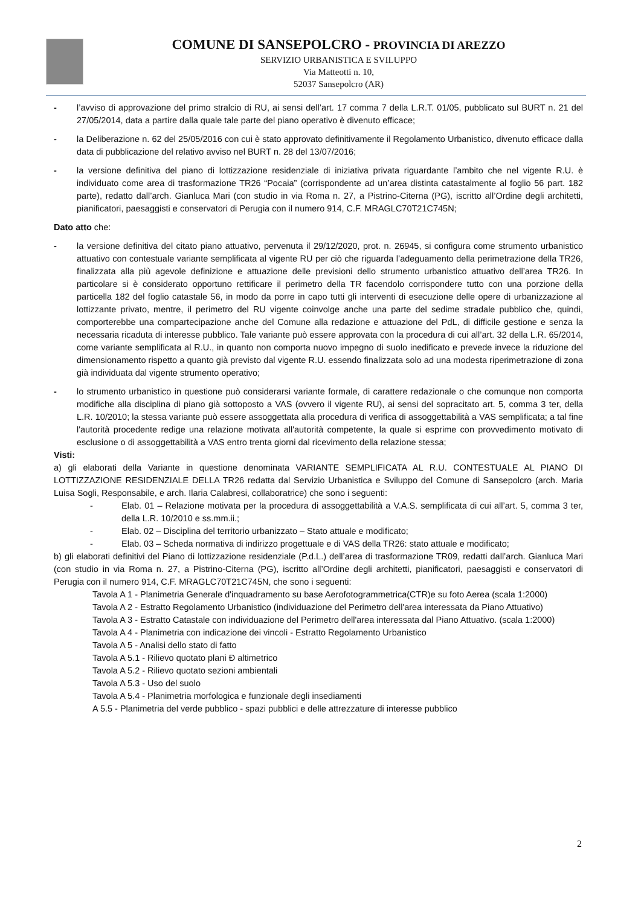COMUNE DI SANSEPOLCRO - PROVINCIA DI AREZZO
SERVIZIO URBANISTICA E SVILUPPO
Via Matteotti n. 10,
52037 Sansepolcro (AR)
- l’avviso di approvazione del primo stralcio di RU, ai sensi dell’art. 17 comma 7 della L.R.T. 01/05, pubblicato sul BURT n. 21 del 27/05/2014, data a partire dalla quale tale parte del piano operativo è divenuto efficace;
- la Deliberazione n. 62 del 25/05/2016 con cui è stato approvato definitivamente il Regolamento Urbanistico, divenuto efficace dalla data di pubblicazione del relativo avviso nel BURT n. 28 del 13/07/2016;
- la versione definitiva del piano di lottizzazione residenziale di iniziativa privata riguardante l’ambito che nel vigente R.U. è individuato come area di trasformazione TR26 “Pocaia” (corrispondente ad un’area distinta catastalmente al foglio 56 part. 182 parte), redatto dall’arch. Gianluca Mari (con studio in via Roma n. 27, a Pistrino-Citerna (PG), iscritto all’Ordine degli architetti, pianificatori, paesaggisti e conservatori di Perugia con il numero 914, C.F. MRAGLC70T21C745N;
Dato atto che:
- la versione definitiva del citato piano attuativo, pervenuta il 29/12/2020, prot. n. 26945, si configura come strumento urbanistico attuativo con contestuale variante semplificata al vigente RU per ciò che riguarda l’adeguamento della perimetrazione della TR26, finalizzata alla più agevole definizione e attuazione delle previsioni dello strumento urbanistico attuativo dell’area TR26. In particolare si è considerato opportuno rettificare il perimetro della TR facendolo corrispondere tutto con una porzione della particella 182 del foglio catastale 56, in modo da porre in capo tutti gli interventi di esecuzione delle opere di urbanizzazione al lottizzante privato, mentre, il perimetro del RU vigente coinvolge anche una parte del sedime stradale pubblico che, quindi, comporterebbe una compartecipazione anche del Comune alla redazione e attuazione del PdL, di difficile gestione e senza la necessaria ricaduta di interesse pubblico. Tale variante può essere approvata con la procedura di cui all’art. 32 della L.R. 65/2014, come variante semplificata al R.U., in quanto non comporta nuovo impegno di suolo inedificato e prevede invece la riduzione del dimensionamento rispetto a quanto già previsto dal vigente R.U. essendo finalizzata solo ad una modesta riperimetrazione di zona già individuata dal vigente strumento operativo;
- lo strumento urbanistico in questione può considerarsi variante formale, di carattere redazionale o che comunque non comporta modifiche alla disciplina di piano già sottoposto a VAS (ovvero il vigente RU), ai sensi del sopracitato art. 5, comma 3 ter, della L.R. 10/2010; la stessa variante può essere assoggettata alla procedura di verifica di assoggettabilità a VAS semplificata; a tal fine l'autorità procedente redige una relazione motivata all'autorità competente, la quale si esprime con provvedimento motivato di esclusione o di assoggettabilità a VAS entro trenta giorni dal ricevimento della relazione stessa;
Visti:
a) gli elaborati della Variante in questione denominata VARIANTE SEMPLIFICATA AL R.U. CONTESTUALE AL PIANO DI LOTTIZZAZIONE RESIDENZIALE DELLA TR26 redatta dal Servizio Urbanistica e Sviluppo del Comune di Sansepolcro (arch. Maria Luisa Sogli, Responsabile, e arch. Ilaria Calabresi, collaboratrice) che sono i seguenti:
- Elab. 01 – Relazione motivata per la procedura di assoggettabilità a V.A.S. semplificata di cui all’art. 5, comma 3 ter, della L.R. 10/2010 e ss.mm.ii.;
- Elab. 02 – Disciplina del territorio urbanizzato – Stato attuale e modificato;
- Elab. 03 – Scheda normativa di indirizzo progettuale e di VAS della TR26: stato attuale e modificato;
b) gli elaborati definitivi del Piano di lottizzazione residenziale (P.d.L.) dell’area di trasformazione TR09, redatti dall’arch. Gianluca Mari (con studio in via Roma n. 27, a Pistrino-Citerna (PG), iscritto all’Ordine degli architetti, pianificatori, paesaggisti e conservatori di Perugia con il numero 914, C.F. MRAGLC70T21C745N, che sono i seguenti:
Tavola A 1 - Planimetria Generale d'inquadramento su base Aerofotogrammetrica(CTR)e su foto Aerea (scala 1:2000)
Tavola A 2 - Estratto Regolamento Urbanistico (individuazione del Perimetro dell'area interessata da Piano Attuativo)
Tavola A 3 - Estratto Catastale con individuazione del Perimetro dell'area interessata dal Piano Attuativo. (scala 1:2000)
Tavola A 4 - Planimetria con indicazione dei vincoli - Estratto Regolamento Urbanistico
Tavola A 5 - Analisi dello stato di fatto
Tavola A 5.1 - Rilievo quotato plani Ð altimetrico
Tavola A 5.2 - Rilievo quotato sezioni ambientali
Tavola A 5.3 - Uso del suolo
Tavola A 5.4 - Planimetria morfologica e funzionale degli insediamenti
A 5.5 - Planimetria del verde pubblico - spazi pubblici e delle attrezzature di interesse pubblico
2